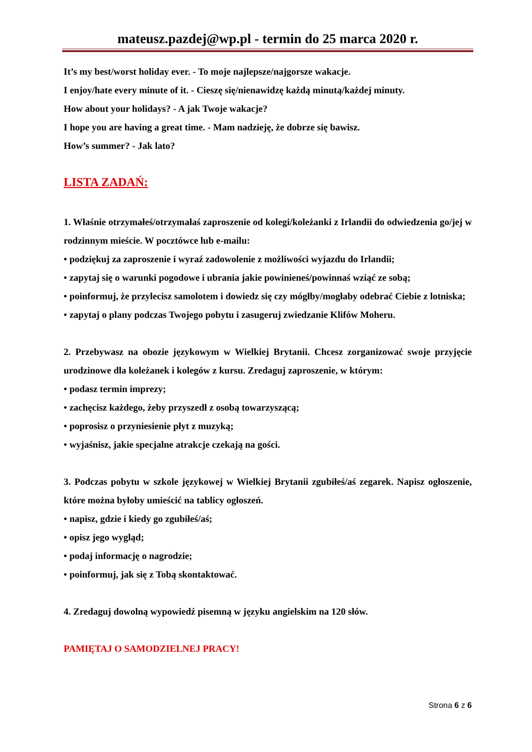mateusz.pazdej@wp.pl - termin do 25 marca 2020 r.
It’s my best/worst holiday ever. - To moje najlepsze/najgorsze wakacje.
I enjoy/hate every minute of it. - Cieszę się/nienawidzę każdą minutą/każdej minuty.
How about your holidays? - A jak Twoje wakacje?
I hope you are having a great time. - Mam nadzieję, że dobrze się bawisz.
How’s summer? - Jak lato?
LISTA ZADAŃ:
1. Właśnie otrzymałeś/otrzymałaś zaproszenie od kolegi/koleżanki z Irlandii do odwiedzenia go/jej w rodzinnym mieście. W pocztówce lub e-mailu:
• podziękuj za zaproszenie i wyraź zadowolenie z możliwości wyjazdu do Irlandii;
• zapytaj się o warunki pogodowe i ubrania jakie powinieneś/powinnaś wziąć ze sobą;
• poinformuj, że przylecisz samolotem i dowiedz się czy mógłby/mogłaby odebrać Ciebie z lotniska;
• zapytaj o plany podczas Twojego pobytu i zasugeruj zwiedzanie Klifów Moheru.
2. Przebywasz na obozie językowym w Wielkiej Brytanii. Chcesz zorganizować swoje przyjęcie urodzinowe dla koleżanek i kolegów z kursu. Zredaguj zaproszenie, w którym:
• podasz termin imprezy;
• zachęcisz każdego, żeby przyszedł z osobą towarzyszącą;
• poprosisz o przyniesienie płyt z muzyką;
• wyjaśnisz, jakie specjalne atrakcje czekają na gości.
3. Podczas pobytu w szkole językowej w Wielkiej Brytanii zgubiłeś/aś zegarek. Napisz ogłoszenie, które można byłoby umieścić na tablicy ogłoszeń.
• napisz, gdzie i kiedy go zgubiłeś/aś;
• opisz jego wygląd;
• podaj informację o nagrodzie;
• poinformuj, jak się z Tobą skontaktować.
4. Zredaguj dowolną wypowiedź pisemną w języku angielskim na 120 słów.
PAMIĘTAJ O SAMODZIELNEJ PRACY!
Strona 6 z 6